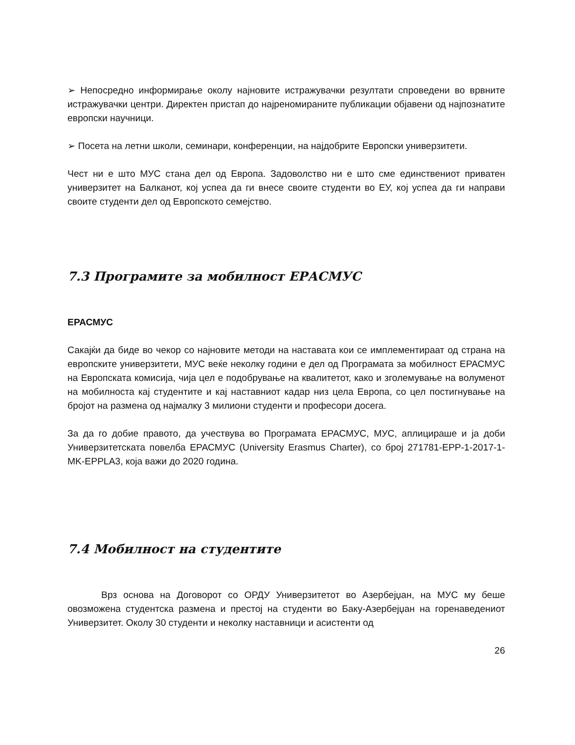➢ Непосредно информирање околу најновите истражувачки резултати спроведени во врвните истражувачки центри. Директен пристап до најреномираните публикации објавени од најпознатите европски научници.
➢ Посета на летни школи, семинари, конференции, на најдобрите Европски универзитети.
Чест ни е што МУС стана дел од Европа. Задоволство ни е што сме единствениот приватен универзитет на Балканот, кој успеа да ги внесе своите студенти во ЕУ, кој успеа да ги направи своите студенти дел од Европското семејство.
7.3 Програмите за мобилност ЕРАСМУС
ЕРАСМУС
Сакајќи да биде во чекор со најновите методи на наставата кои се имплементираат од страна на европските универзитети, МУС веќе неколку години е дел од Програмата за мобилност ЕРАСМУС на Европската комисија, чија цел е подобрување на квалитетот, како и зголемување на волуменот на мобилноста кај студентите и кај наставниот кадар низ цела Европа, со цел постигнување на бројот на размена од најмалку 3 милиони студенти и професори досега.
За да го добие правото, да учествува во Програмата ЕРАСМУС, МУС, аплицираше и ја доби Универзитетската повелба ЕРАСМУС (University Erasmus Charter), со број 271781-EPP-1-2017-1-MK-EPPLA3, која важи до 2020 година.
7.4 Мобилност на студентите
Врз основа на Договорот со ОРДУ Универзитетот во Азербејџан, на МУС му беше овозможена студентска размена и престој на студенти во Баку-Азербејџан на горенаведениот Универзитет. Околу 30 студенти и неколку наставници и асистенти од
26